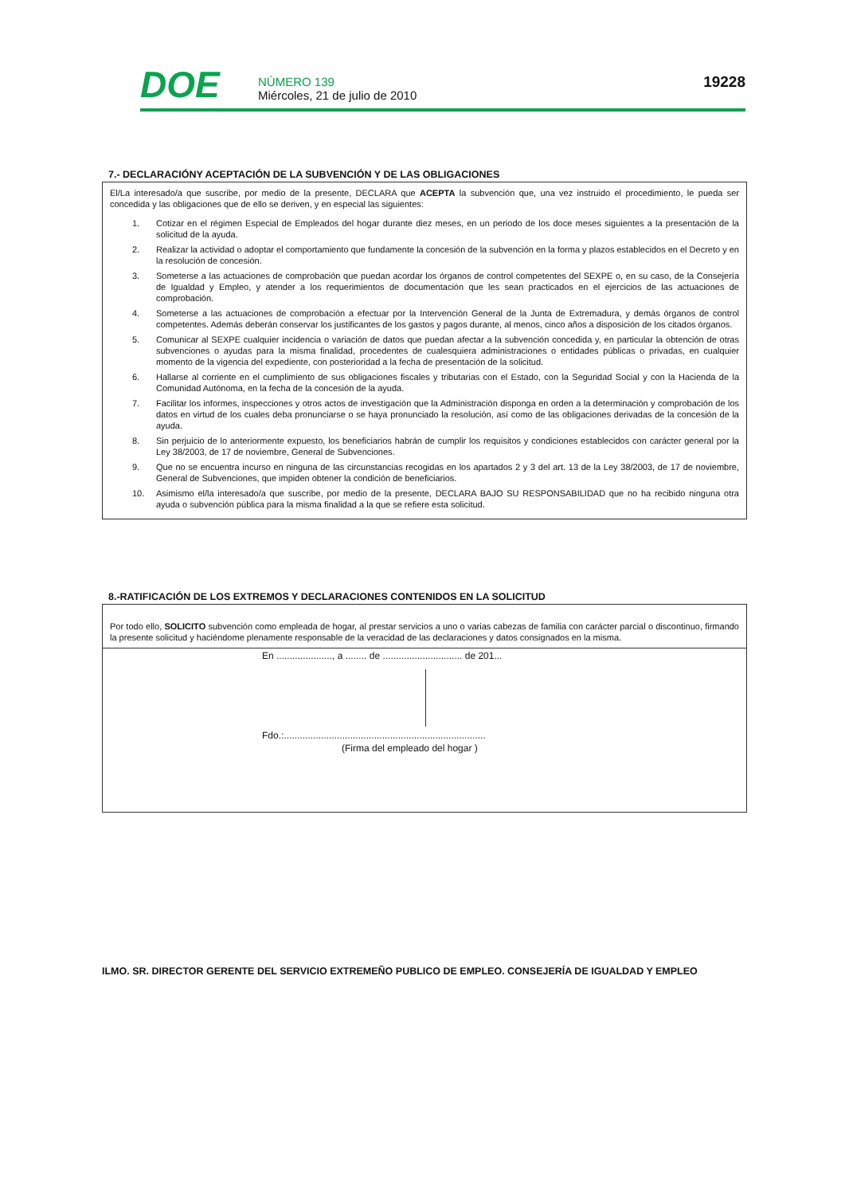DOE
NÚMERO 139
Miércoles, 21 de julio de 2010
19228
7.- DECLARACIÓNY ACEPTACIÓN DE LA SUBVENCIÓN Y DE LAS OBLIGACIONES
El/La interesado/a que suscribe, por medio de la presente, DECLARA que ACEPTA la subvención que, una vez instruido el procedimiento, le pueda ser concedida y las obligaciones que de ello se deriven, y en especial las siguientes:
1. Cotizar en el régimen Especial de Empleados del hogar durante diez meses, en un periodo de los doce meses siguientes a la presentación de la solicitud de la ayuda.
2. Realizar la actividad o adoptar el comportamiento que fundamente la concesión de la subvención en la forma y plazos establecidos en el Decreto y en la resolución de concesión.
3. Someterse a las actuaciones de comprobación que puedan acordar los órganos de control competentes del SEXPE o, en su caso, de la Consejería de Igualdad y Empleo, y atender a los requerimientos de documentación que les sean practicados en el ejercicios de las actuaciones de comprobación.
4. Someterse a las actuaciones de comprobación a efectuar por la Intervención General de la Junta de Extremadura, y demás órganos de control competentes. Además deberán conservar los justificantes de los gastos y pagos durante, al menos, cinco años a disposición de los citados órganos.
5. Comunicar al SEXPE cualquier incidencia o variación de datos que puedan afectar a la subvención concedida y, en particular la obtención de otras subvenciones o ayudas para la misma finalidad, procedentes de cualesquiera administraciones o entidades públicas o privadas, en cualquier momento de la vigencia del expediente, con posterioridad a la fecha de presentación de la solicitud.
6. Hallarse al corriente en el cumplimiento de sus obligaciones fiscales y tributarias con el Estado, con la Seguridad Social y con la Hacienda de la Comunidad Autónoma, en la fecha de la concesión de la ayuda.
7. Facilitar los informes, inspecciones y otros actos de investigación que la Administración disponga en orden a la determinación y comprobación de los datos en virtud de los cuales deba pronunciarse o se haya pronunciado la resolución, así como de las obligaciones derivadas de la concesión de la ayuda.
8. Sin perjuicio de lo anteriormente expuesto, los beneficiarios habrán de cumplir los requisitos y condiciones establecidos con carácter general por la Ley 38/2003, de 17 de noviembre, General de Subvenciones.
9. Que no se encuentra incurso en ninguna de las circunstancias recogidas en los apartados 2 y 3 del art. 13 de la Ley 38/2003, de 17 de noviembre, General de Subvenciones, que impiden obtener la condición de beneficiarios.
10. Asimismo el/la interesado/a que suscribe, por medio de la presente, DECLARA BAJO SU RESPONSABILIDAD que no ha recibido ninguna otra ayuda o subvención pública para la misma finalidad a la que se refiere esta solicitud.
8.-RATIFICACIÓN DE LOS EXTREMOS Y DECLARACIONES CONTENIDOS EN LA SOLICITUD
Por todo ello, SOLICITO subvención como empleada de hogar, al prestar servicios a uno o varias cabezas de familia con carácter parcial o discontinuo, firmando la presente solicitud y haciéndome plenamente responsable de la veracidad de las declaraciones y datos consignados en la misma.
En ....................., a ........ de .............................. de 201...
Fdo.:............................................................................
(Firma del empleado del hogar )
ILMO. SR. DIRECTOR GERENTE DEL SERVICIO EXTREMEÑO PUBLICO DE EMPLEO. CONSEJERÍA DE IGUALDAD Y EMPLEO